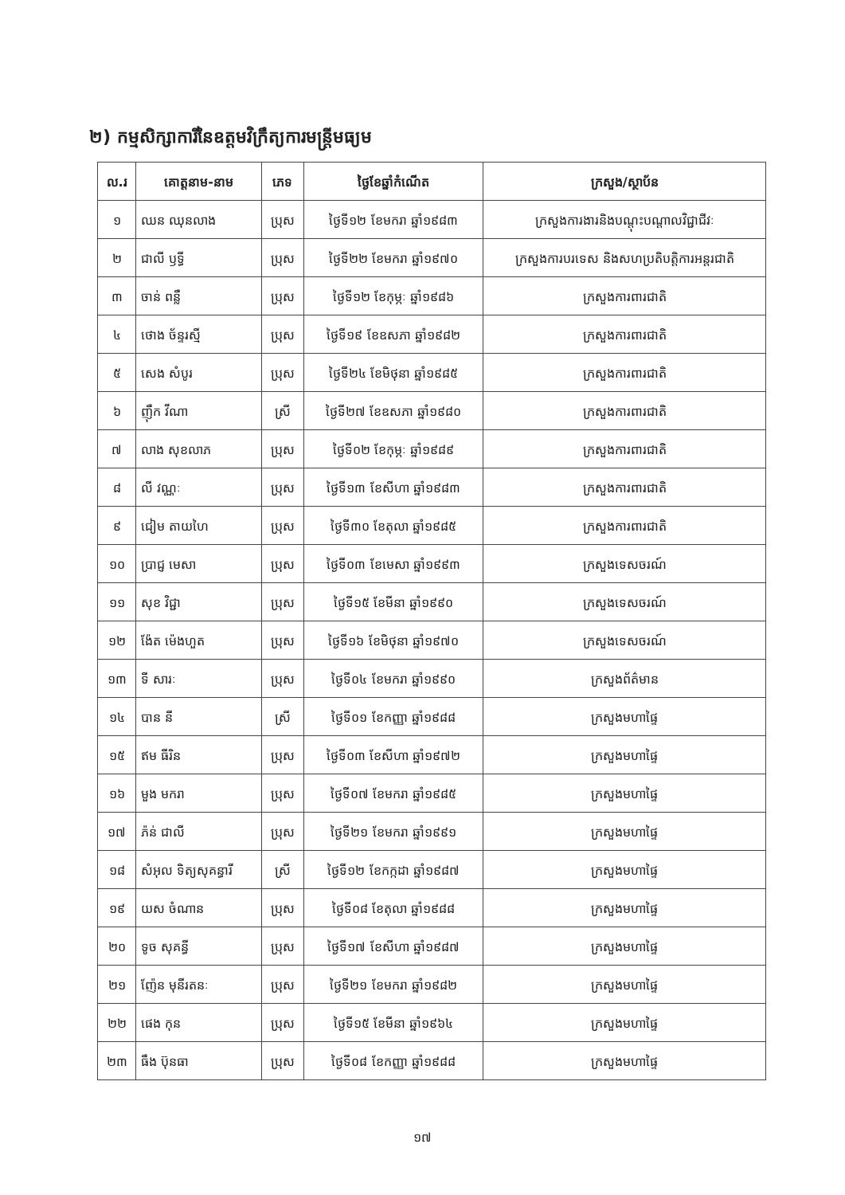២) កម្មសិក្សាការីនៃឧត្តមវិក្រឹត្យការមន្ត្រីមធ្យម
| ល.រ | គោត្តនាម-នាម | ភេទ | ថ្ងៃខែឆ្នាំកំណើត | ក្រសួង/ស្ថាប័ន |
| --- | --- | --- | --- | --- |
| ១ | ឈន ឈុនលាង | ប្រុស | ថ្ងៃទី១២ ខែមករា ឆ្នាំ១៩៨៣ | ក្រសួងការងារនិងបណ្តុះបណ្តាលវិជ្ជាជីវៈ |
| ២ | ជាលី ឫទ្ធី | ប្រុស | ថ្ងៃទី២២ ខែមករា ឆ្នាំ១៩៧០ | ក្រសួងការបរទេស និងសហប្រតិបត្តិការអន្តរជាតិ |
| ៣ | ចាន់ ពន្លឺ | ប្រុស | ថ្ងៃទី១២ ខែកុម្ភៈ ឆ្នាំ១៩៨៦ | ក្រសួងការពារជាតិ |
| ៤ | ថោង ច័ន្ទរស្មី | ប្រុស | ថ្ងៃទី១៩ ខែឧសភា ឆ្នាំ១៩៨២ | ក្រសួងការពារជាតិ |
| ៥ | សេង សំបូរ | ប្រុស | ថ្ងៃទី២៤ ខែមិថុនា ឆ្នាំ១៩៨៥ | ក្រសួងការពារជាតិ |
| ៦ | ញ៉ឹក វីណា | ស្រី | ថ្ងៃទី២៧ ខែឧសភា ឆ្នាំ១៩៨០ | ក្រសួងការពារជាតិ |
| ៧ | លាង សុខលាភ | ប្រុស | ថ្ងៃទី០២ ខែកុម្ភៈ ឆ្នាំ១៩៨៩ | ក្រសួងការពារជាតិ |
| ៨ | លី វណ្ណៈ | ប្រុស | ថ្ងៃទី១៣ ខែសីហា ឆ្នាំ១៩៨៣ | ក្រសួងការពារជាតិ |
| ៩ | ជៀម តាយហៃ | ប្រុស | ថ្ងៃទី៣០ ខែតុលា ឆ្នាំ១៩៨៥ | ក្រសួងការពារជាតិ |
| ១០ | ប្រាជ្ញ មេសា | ប្រុស | ថ្ងៃទី០៣ ខែមេសា ឆ្នាំ១៩៩៣ | ក្រសួងទេសចរណ៍ |
| ១១ | សុខ វិជ្ជា | ប្រុស | ថ្ងៃទី១៥ ខែមីនា ឆ្នាំ១៩៩០ | ក្រសួងទេសចរណ៍ |
| ១២ | ង៉ែត ម៉េងហួត | ប្រុស | ថ្ងៃទី១៦ ខែមិថុនា ឆ្នាំ១៩៧០ | ក្រសួងទេសចរណ៍ |
| ១៣ | ទី សារៈ | ប្រុស | ថ្ងៃទី០៤ ខែមករា ឆ្នាំ១៩៩០ | ក្រសួងព័ត៌មាន |
| ១៤ | បាន នី | ស្រី | ថ្ងៃទី០១ ខែកញ្ញា ឆ្នាំ១៩៨៨ | ក្រសួងមហាផ្ទៃ |
| ១៥ | ឥម ធីរិន | ប្រុស | ថ្ងៃទី០៣ ខែសីហា ឆ្នាំ១៩៧២ | ក្រសួងមហាផ្ទៃ |
| ១៦ | មួង មករា | ប្រុស | ថ្ងៃទី០៧ ខែមករា ឆ្នាំ១៩៨៥ | ក្រសួងមហាផ្ទៃ |
| ១៧ | ភ៉ន់ ជាលី | ប្រុស | ថ្ងៃទី២១ ខែមករា ឆ្នាំ១៩៩១ | ក្រសួងមហាផ្ទៃ |
| ១៨ | សំអុល ទិត្យសុគន្ធារី | ស្រី | ថ្ងៃទី១២ ខែកក្កដា ឆ្នាំ១៩៨៧ | ក្រសួងមហាផ្ទៃ |
| ១៩ | យស ចំណាន | ប្រុស | ថ្ងៃទី០៨ ខែតុលា ឆ្នាំ១៩៨៨ | ក្រសួងមហាផ្ទៃ |
| ២០ | ទូច សុគន្ធី | ប្រុស | ថ្ងៃទី១៧ ខែសីហា ឆ្នាំ១៩៨៧ | ក្រសួងមហាផ្ទៃ |
| ២១ | ញ៉ែន មុនីរតនៈ | ប្រុស | ថ្ងៃទី២១ ខែមករា ឆ្នាំ១៩៨២ | ក្រសួងមហាផ្ទៃ |
| ២២ | ផេង កុន | ប្រុស | ថ្ងៃទី១៥ ខែមីនា ឆ្នាំ១៩៦៤ | ក្រសួងមហាផ្ទៃ |
| ២៣ | ធឹង ប៊ុនធា | ប្រុស | ថ្ងៃទី០៨ ខែកញ្ញា ឆ្នាំ១៩៨៨ | ក្រសួងមហាផ្ទៃ |
១៧